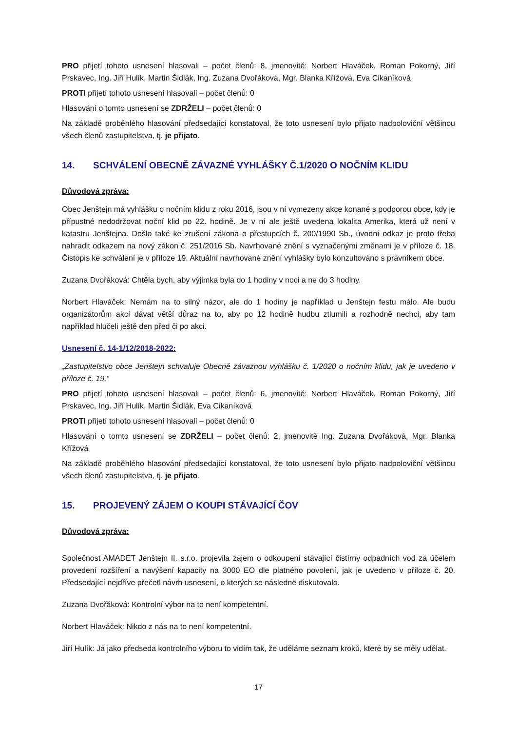PRO přijetí tohoto usnesení hlasovali – počet členů: 8, jmenovitě: Norbert Hlaváček, Roman Pokorný, Jiří Prskavec, Ing. Jiří Hulík, Martin Šidlák, Ing. Zuzana Dvořáková, Mgr. Blanka Křížová, Eva Cikaníková
PROTI přijetí tohoto usnesení hlasovali – počet členů: 0
Hlasování o tomto usnesení se ZDRŽELI – počet členů: 0
Na základě proběhlého hlasování předsedající konstatoval, že toto usnesení bylo přijato nadpoloviční většinou všech členů zastupitelstva, tj. je přijato.
14. SCHVÁLENÍ OBECNĚ ZÁVAZNÉ VYHLÁŠKY Č.1/2020 O NOČNÍM KLIDU
Důvodová zpráva:
Obec Jenštejn má vyhlášku o nočním klidu z roku 2016, jsou v ní vymezeny akce konané s podporou obce, kdy je přípustné nedodržovat noční klid po 22. hodině. Je v ní ale ještě uvedena lokalita Amerika, která už není v katastru Jenštejna. Došlo také ke zrušení zákona o přestupcích č. 200/1990 Sb., úvodní odkaz je proto třeba nahradit odkazem na nový zákon č. 251/2016 Sb. Navrhované znění s vyznačenými změnami je v příloze č. 18. Čistopis ke schválení je v příloze 19. Aktuální navrhované znění vyhlášky bylo konzultováno s právníkem obce.
Zuzana Dvořáková: Chtěla bych, aby výjimka byla do 1 hodiny v noci a ne do 3 hodiny.
Norbert Hlaváček: Nemám na to silný názor, ale do 1 hodiny je například u Jenštejn festu málo. Ale budu organizátorům akcí dávat větší důraz na to, aby po 12 hodině hudbu ztlumili a rozhodně nechci, aby tam například hlučeli ještě den před či po akci.
Usnesení č. 14-1/12/2018-2022:
„Zastupitelstvo obce Jenštejn schvaluje Obecně závaznou vyhlášku č. 1/2020 o nočním klidu, jak je uvedeno v příloze č. 19.“
PRO přijetí tohoto usnesení hlasovali – počet členů: 6, jmenovitě: Norbert Hlaváček, Roman Pokorný, Jiří Prskavec, Ing. Jiří Hulík, Martin Šidlák, Eva Cikaníková
PROTI přijetí tohoto usnesení hlasovali – počet členů: 0
Hlasování o tomto usnesení se ZDRŽELI – počet členů: 2, jmenovitě Ing. Zuzana Dvořáková, Mgr. Blanka Křížová
Na základě proběhlého hlasování předsedající konstatoval, že toto usnesení bylo přijato nadpoloviční většinou všech členů zastupitelstva, tj. je přijato.
15. PROJEVENÝ ZÁJEM O KOUPI STÁVAJÍCÍ ČOV
Důvodová zpráva:
Společnost AMADET Jenštejn II. s.r.o. projevila zájem o odkoupení stávající čistírny odpadních vod za účelem provedení rozšíření a navýšení kapacity na 3000 EO dle platného povolení, jak je uvedeno v příloze č. 20. Předsedající nejdříve přečetl návrh usnesení, o kterých se následně diskutovalo.
Zuzana Dvořáková: Kontrolní výbor na to není kompetentní.
Norbert Hlaváček: Nikdo z nás na to není kompetentní.
Jiří Hulík: Já jako předseda kontrolního výboru to vidím tak, že uděláme seznam kroků, které by se měly udělat.
17